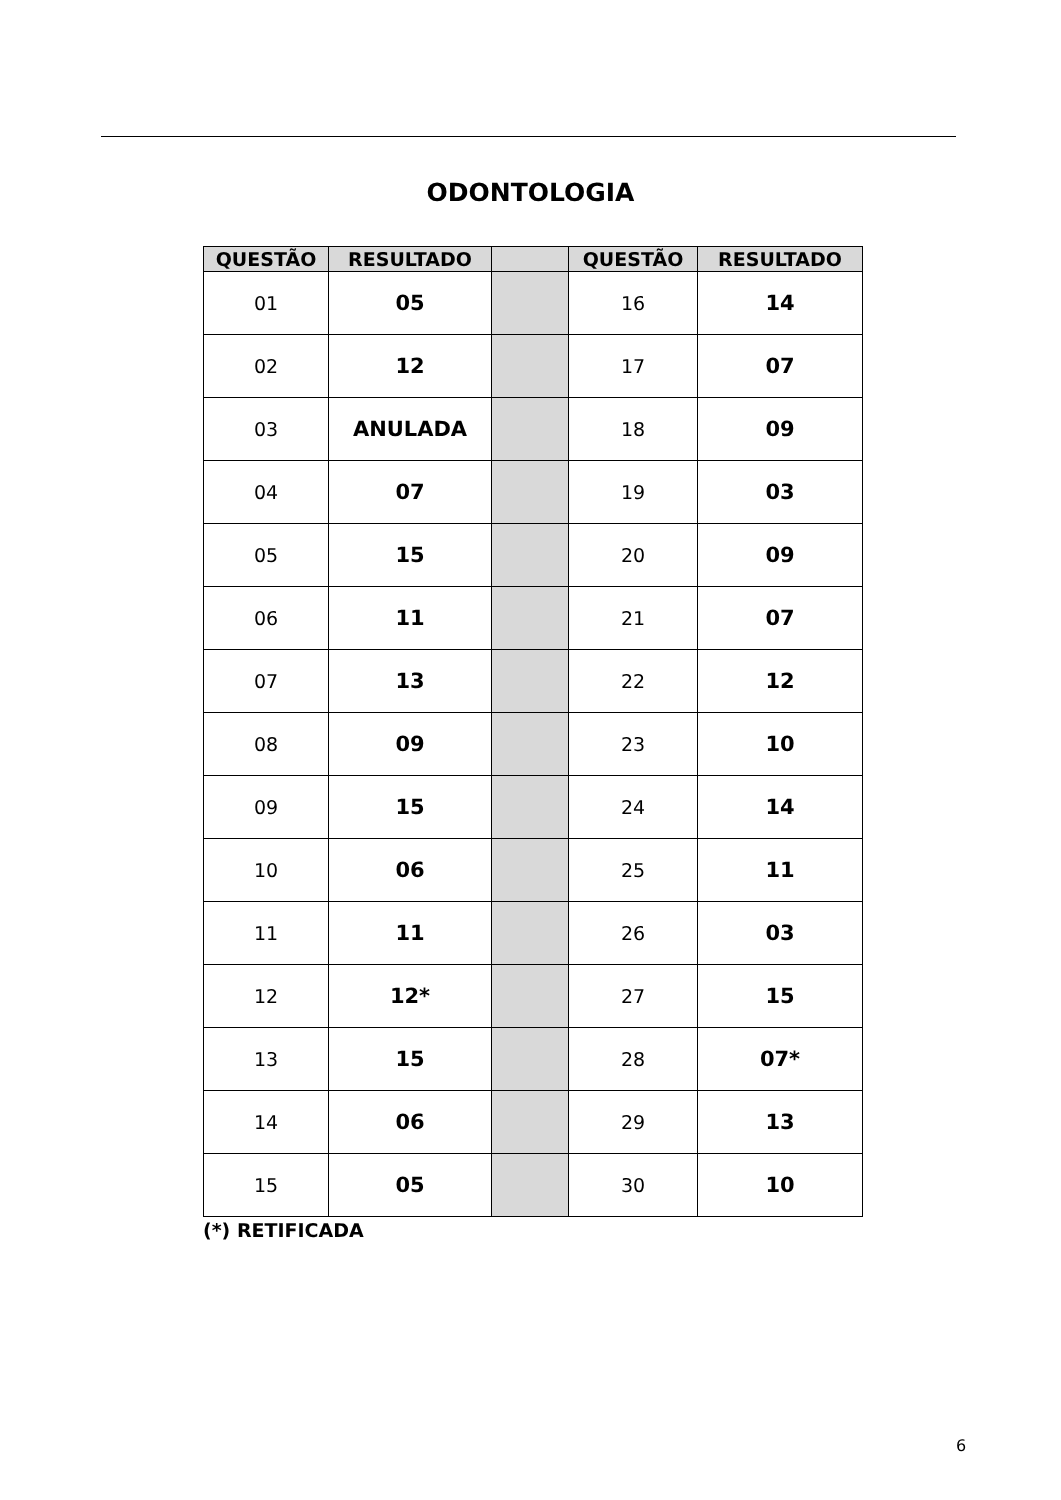ODONTOLOGIA
| QUESTÃO | RESULTADO | | QUESTÃO | RESULTADO |
| --- | --- | --- | --- | --- |
| 01 | 05 | | 16 | 14 |
| 02 | 12 | | 17 | 07 |
| 03 | ANULADA | | 18 | 09 |
| 04 | 07 | | 19 | 03 |
| 05 | 15 | | 20 | 09 |
| 06 | 11 | | 21 | 07 |
| 07 | 13 | | 22 | 12 |
| 08 | 09 | | 23 | 10 |
| 09 | 15 | | 24 | 14 |
| 10 | 06 | | 25 | 11 |
| 11 | 11 | | 26 | 03 |
| 12 | 12* | | 27 | 15 |
| 13 | 15 | | 28 | 07* |
| 14 | 06 | | 29 | 13 |
| 15 | 05 | | 30 | 10 |
(*) RETIFICADA
6